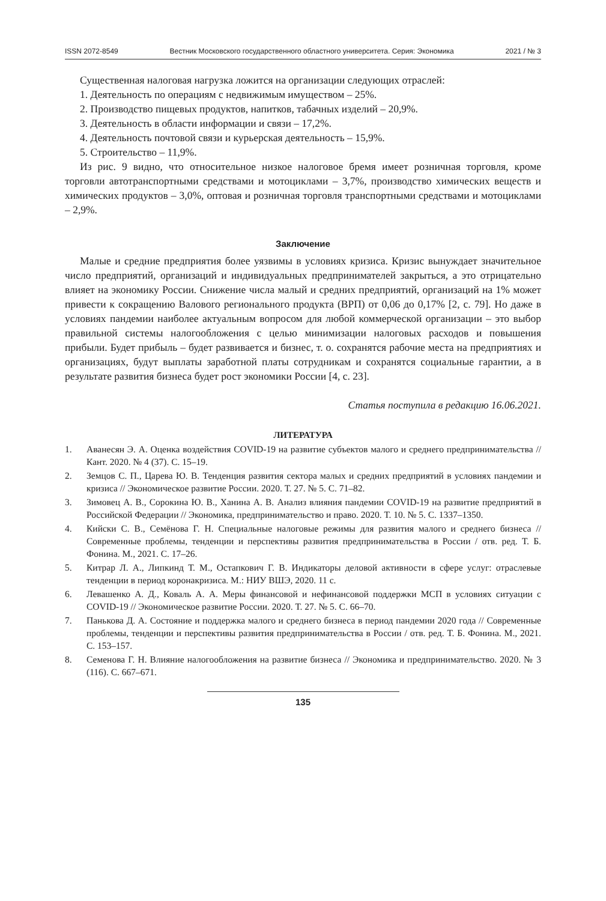ISSN 2072-8549 Вестник Московского государственного областного университета. Серия: Экономика 2021 / № 3
Существенная налоговая нагрузка ложится на организации следующих отраслей:
1. Деятельность по операциям с недвижимым имуществом – 25%.
2. Производство пищевых продуктов, напитков, табачных изделий – 20,9%.
3. Деятельность в области информации и связи – 17,2%.
4. Деятельность почтовой связи и курьерская деятельность – 15,9%.
5. Строительство – 11,9%.
Из рис. 9 видно, что относительное низкое налоговое бремя имеет розничная торговля, кроме торговли автотранспортными средствами и мотоциклами – 3,7%, производство химических веществ и химических продуктов – 3,0%, оптовая и розничная торговля транспортными средствами и мотоциклами – 2,9%.
Заключение
Малые и средние предприятия более уязвимы в условиях кризиса. Кризис вынуждает значительное число предприятий, организаций и индивидуальных предпринимателей закрыться, а это отрицательно влияет на экономику России. Снижение числа малый и средних предприятий, организаций на 1% может привести к сокращению Валового регионального продукта (ВРП) от 0,06 до 0,17% [2, с. 79]. Но даже в условиях пандемии наиболее актуальным вопросом для любой коммерческой организации – это выбор правильной системы налогообложения с целью минимизации налоговых расходов и повышения прибыли. Будет прибыль – будет развивается и бизнес, т. о. сохранятся рабочие места на предприятиях и организациях, будут выплаты заработной платы сотрудникам и сохранятся социальные гарантии, а в результате развития бизнеса будет рост экономики России [4, с. 23].
Статья поступила в редакцию 16.06.2021.
ЛИТЕРАТУРА
1. Аванесян Э. А. Оценка воздействия COVID-19 на развитие субъектов малого и среднего предпринимательства // Кант. 2020. № 4 (37). С. 15–19.
2. Земцов С. П., Царева Ю. В. Тенденция развития сектора малых и средних предприятий в условиях пандемии и кризиса // Экономическое развитие России. 2020. Т. 27. № 5. С. 71–82.
3. Зимовец А. В., Сорокина Ю. В., Ханина А. В. Анализ влияния пандемии COVID-19 на развитие предприятий в Российской Федерации // Экономика, предпринимательство и право. 2020. Т. 10. № 5. С. 1337–1350.
4. Кийски С. В., Семёнова Г. Н. Специальные налоговые режимы для развития малого и среднего бизнеса // Современные проблемы, тенденции и перспективы развития предпринимательства в России / отв. ред. Т. Б. Фонина. М., 2021. С. 17–26.
5. Китрар Л. А., Липкинд Т. М., Остапкович Г. В. Индикаторы деловой активности в сфере услуг: отраслевые тенденции в период коронакризиса. М.: НИУ ВШЭ, 2020. 11 с.
6. Левашенко А. Д., Коваль А. А. Меры финансовой и нефинансовой поддержки МСП в условиях ситуации с COVID-19 // Экономическое развитие России. 2020. Т. 27. № 5. С. 66–70.
7. Панькова Д. А. Состояние и поддержка малого и среднего бизнеса в период пандемии 2020 года // Современные проблемы, тенденции и перспективы развития предпринимательства в России / отв. ред. Т. Б. Фонина. М., 2021. С. 153–157.
8. Семенова Г. Н. Влияние налогообложения на развитие бизнеса // Экономика и предпринимательство. 2020. № 3 (116). С. 667–671.
135